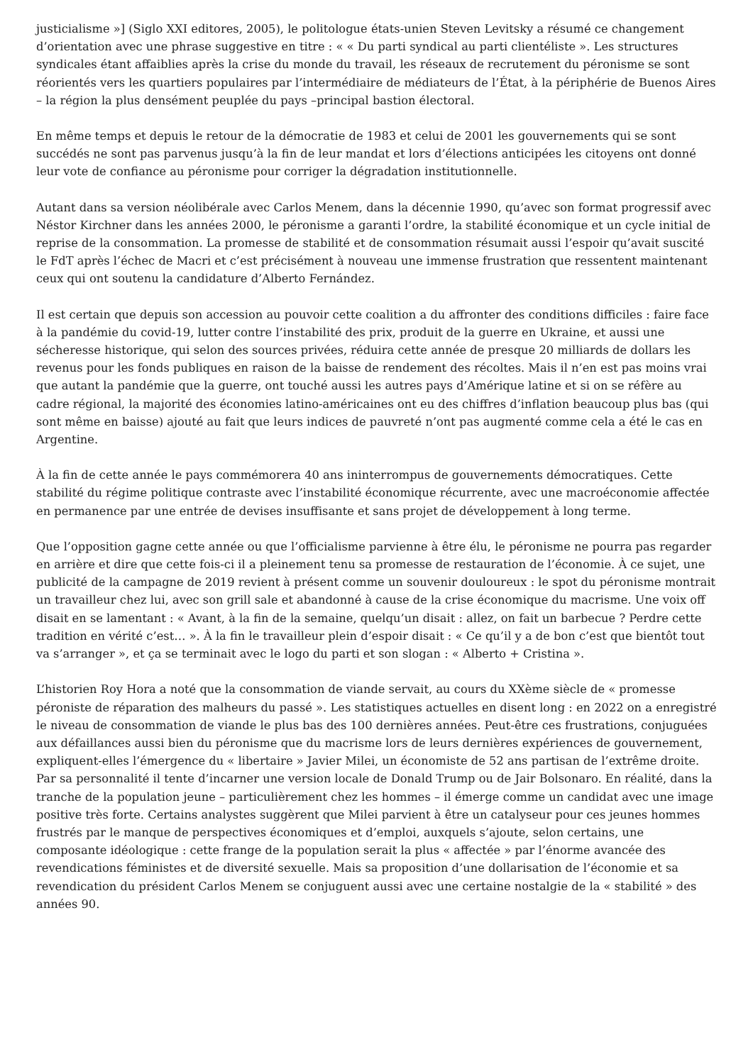justicialisme »] (Siglo XXI editores, 2005), le politologue états-unien Steven Levitsky a résumé ce changement d’orientation avec une phrase suggestive en titre : « « Du parti syndical au parti clientéliste ». Les structures syndicales étant affaiblies après la crise du monde du travail, les réseaux de recrutement du péronisme se sont réorientés vers les quartiers populaires par l’intermédiaire de médiateurs de l’État, à la périphérie de Buenos Aires – la région la plus densément peuplée du pays –principal bastion électoral.
En même temps et depuis le retour de la démocratie de 1983 et celui de 2001 les gouvernements qui se sont succédés ne sont pas parvenus jusqu’à la fin de leur mandat et lors d’élections anticipées les citoyens ont donné leur vote de confiance au péronisme pour corriger la dégradation institutionnelle.
Autant dans sa version néolibérale avec Carlos Menem, dans la décennie 1990, qu’avec son format progressif avec Néstor Kirchner dans les années 2000, le péronisme a garanti l’ordre, la stabilité économique et un cycle initial de reprise de la consommation. La promesse de stabilité et de consommation résumait aussi l’espoir qu’avait suscité le FdT après l’échec de Macri et c’est précisément à nouveau une immense frustration que ressentent maintenant ceux qui ont soutenu la candidature d’Alberto Fernández.
Il est certain que depuis son accession au pouvoir cette coalition a du affronter des conditions difficiles : faire face à la pandémie du covid-19, lutter contre l’instabilité des prix, produit de la guerre en Ukraine, et aussi une sécheresse historique, qui selon des sources privées, réduira cette année de presque 20 milliards de dollars les revenus pour les fonds publiques en raison de la baisse de rendement des récoltes. Mais il n’en est pas moins vrai que autant la pandémie que la guerre, ont touché aussi les autres pays d’Amérique latine et si on se réfère au cadre régional, la majorité des économies latino-américaines ont eu des chiffres d’inflation beaucoup plus bas (qui sont même en baisse) ajouté au fait que leurs indices de pauvreté n’ont pas augmenté comme cela a été le cas en Argentine.
À la fin de cette année le pays commémorera 40 ans ininterrompus de gouvernements démocratiques. Cette stabilité du régime politique contraste avec l’instabilité économique récurrente, avec une macroéconomie affectée en permanence par une entrée de devises insuffisante et sans projet de développement à long terme.
Que l’opposition gagne cette année ou que l’officialisme parvienne à être élu, le péronisme ne pourra pas regarder en arrière et dire que cette fois-ci il a pleinement tenu sa promesse de restauration de l’économie. À ce sujet, une publicité de la campagne de 2019 revient à présent comme un souvenir douloureux : le spot du péronisme montrait un travailleur chez lui, avec son grill sale et abandonné à cause de la crise économique du macrisme. Une voix off disait en se lamentant : « Avant, à la fin de la semaine, quelqu’un disait : allez, on fait un barbecue ? Perdre cette tradition en vérité c’est… ». À la fin le travailleur plein d’espoir disait : « Ce qu’il y a de bon c’est que bientôt tout va s’arranger », et ça se terminait avec le logo du parti et son slogan : « Alberto + Cristina ».
L’historien Roy Hora a noté que la consommation de viande servait, au cours du XXème siècle de « promesse péroniste de réparation des malheurs du passé ». Les statistiques actuelles en disent long : en 2022 on a enregistré le niveau de consommation de viande le plus bas des 100 dernières années. Peut-être ces frustrations, conjuguées aux défaillances aussi bien du péronisme que du macrisme lors de leurs dernières expériences de gouvernement, expliquent-elles l’émergence du « libertaire » Javier Milei, un économiste de 52 ans partisan de l’extrême droite. Par sa personnalité il tente d’incarner une version locale de Donald Trump ou de Jair Bolsonaro. En réalité, dans la tranche de la population jeune – particulièrement chez les hommes – il émerge comme un candidat avec une image positive très forte. Certains analystes suggèrent que Milei parvient à être un catalyseur pour ces jeunes hommes frustrés par le manque de perspectives économiques et d’emploi, auxquels s’ajoute, selon certains, une composante idéologique : cette frange de la population serait la plus « affectée » par l’énorme avancée des revendications féministes et de diversité sexuelle. Mais sa proposition d’une dollarisation de l’économie et sa revendication du président Carlos Menem se conjuguent aussi avec une certaine nostalgie de la « stabilité » des années 90.